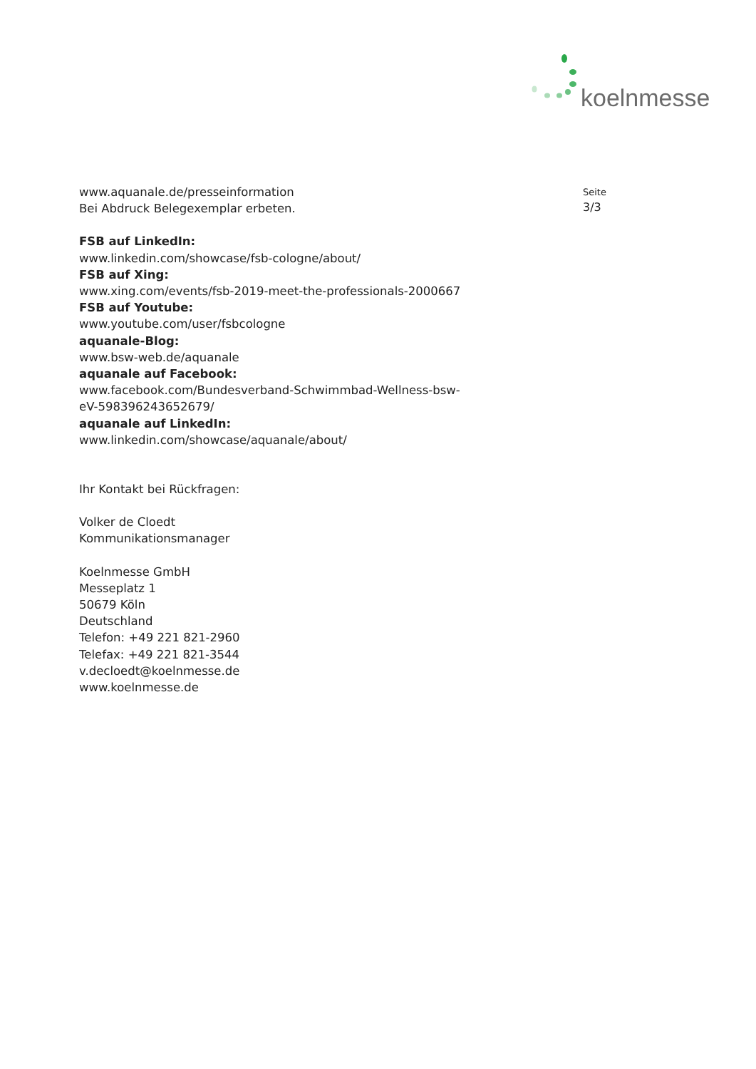koelnmesse
Seite
3/3
www.aquanale.de/presseinformation
Bei Abdruck Belegexemplar erbeten.
FSB auf LinkedIn:
www.linkedin.com/showcase/fsb-cologne/about/
FSB auf Xing:
www.xing.com/events/fsb-2019-meet-the-professionals-2000667
FSB auf Youtube:
www.youtube.com/user/fsbcologne
aquanale-Blog:
www.bsw-web.de/aquanale
aquanale auf Facebook:
www.facebook.com/Bundesverband-Schwimmbad-Wellness-bsw-
eV-598396243652679/
aquanale auf LinkedIn:
www.linkedin.com/showcase/aquanale/about/
Ihr Kontakt bei Rückfragen:
Volker de Cloedt
Kommunikationsmanager
Koelnmesse GmbH
Messeplatz 1
50679 Köln
Deutschland
Telefon: +49 221 821-2960
Telefax: +49 221 821-3544
v.decloedt@koelnmesse.de
www.koelnmesse.de